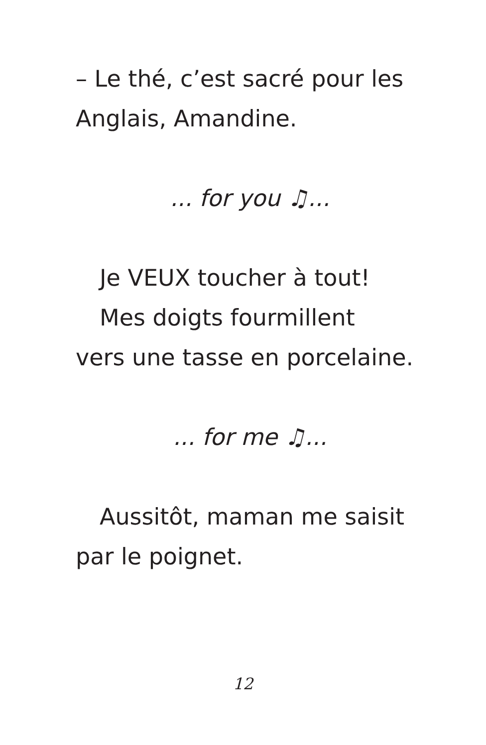– Le thé, c’est sacré pour les Anglais, Amandine.
... for you ♫...
Je VEUX toucher à tout!
Mes doigts fourmillent
vers une tasse en porcelaine.
... for me ♫...
Aussitôt, maman me saisit
par le poignet.
12